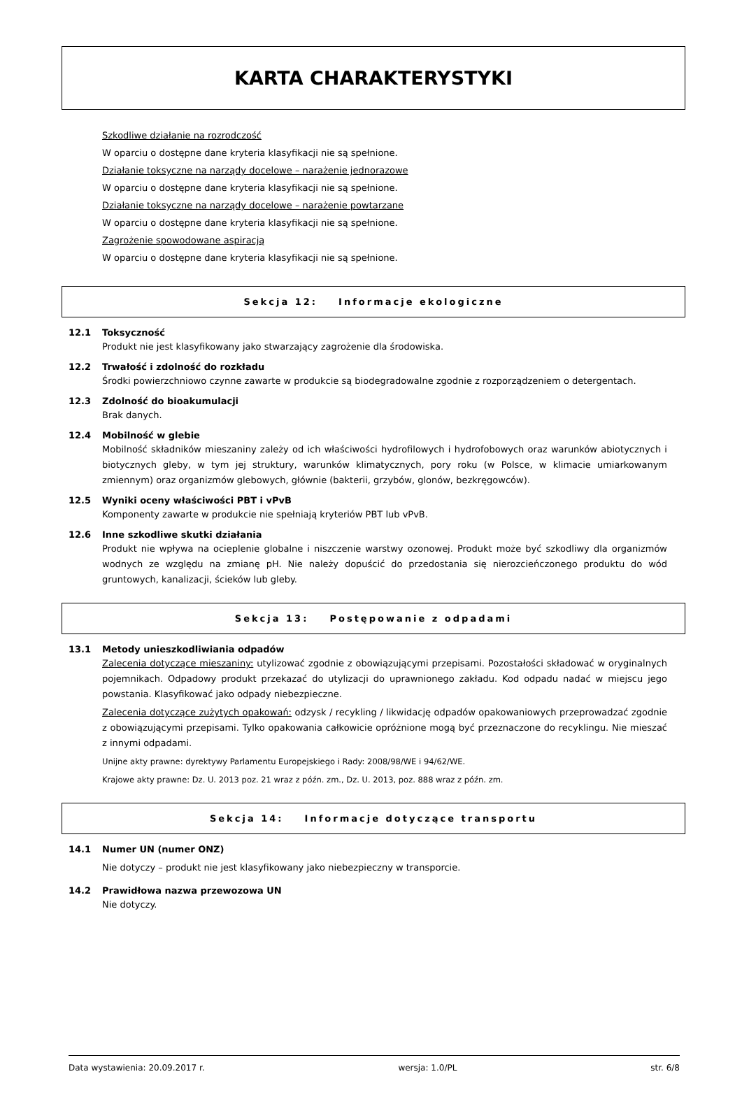KARTA CHARAKTERYSTYKI
Szkodliwe działanie na rozrodczość
W oparciu o dostępne dane kryteria klasyfikacji nie są spełnione.
Działanie toksyczne na narządy docelowe – narażenie jednorazowe
W oparciu o dostępne dane kryteria klasyfikacji nie są spełnione.
Działanie toksyczne na narządy docelowe – narażenie powtarzane
W oparciu o dostępne dane kryteria klasyfikacji nie są spełnione.
Zagrożenie spowodowane aspiracją
W oparciu o dostępne dane kryteria klasyfikacji nie są spełnione.
Sekcja 12: Informacje ekologiczne
12.1 Toksyczność
Produkt nie jest klasyfikowany jako stwarzający zagrożenie dla środowiska.
12.2 Trwałość i zdolność do rozkładu
Środki powierzchniowo czynne zawarte w produkcie są biodegradowalne zgodnie z rozporządzeniem o detergentach.
12.3 Zdolność do bioakumulacji
Brak danych.
12.4 Mobilność w glebie
Mobilność składników mieszaniny zależy od ich właściwości hydrofilowych i hydrofobowych oraz warunków abiotycznych i biotycznych gleby, w tym jej struktury, warunków klimatycznych, pory roku (w Polsce, w klimacie umiarkowanym zmiennym) oraz organizmów glebowych, głównie (bakterii, grzybów, glonów, bezkręgowców).
12.5 Wyniki oceny właściwości PBT i vPvB
Komponenty zawarte w produkcie nie spełniają kryteriów PBT lub vPvB.
12.6 Inne szkodliwe skutki działania
Produkt nie wpływa na ocieplenie globalne i niszczenie warstwy ozonowej. Produkt może być szkodliwy dla organizmów wodnych ze względu na zmianę pH. Nie należy dopuścić do przedostania się nierozcieńczonego produktu do wód gruntowych, kanalizacji, ścieków lub gleby.
Sekcja 13: Postępowanie z odpadami
13.1 Metody unieszkodliwiania odpadów
Zalecenia dotyczące mieszaniny: utylizować zgodnie z obowiązującymi przepisami. Pozostałości składować w oryginalnych pojemnikach. Odpadowy produkt przekazać do utylizacji do uprawnionego zakładu. Kod odpadu nadać w miejscu jego powstania. Klasyfikować jako odpady niebezpieczne.
Zalecenia dotyczące zużytych opakowań: odzysk / recykling / likwidację odpadów opakowaniowych przeprowadzać zgodnie z obowiązującymi przepisami. Tylko opakowania całkowicie opróżnione mogą być przeznaczone do recyklingu. Nie mieszać z innymi odpadami.
Unijne akty prawne: dyrektywy Parlamentu Europejskiego i Rady: 2008/98/WE i 94/62/WE.
Krajowe akty prawne: Dz. U. 2013 poz. 21 wraz z późn. zm., Dz. U. 2013, poz. 888 wraz z późn. zm.
Sekcja 14: Informacje dotyczące transportu
14.1 Numer UN (numer ONZ)
Nie dotyczy – produkt nie jest klasyfikowany jako niebezpieczny w transporcie.
14.2 Prawidłowa nazwa przewozowa UN
Nie dotyczy.
Data wystawienia: 20.09.2017 r. wersja: 1.0/PL str. 6/8